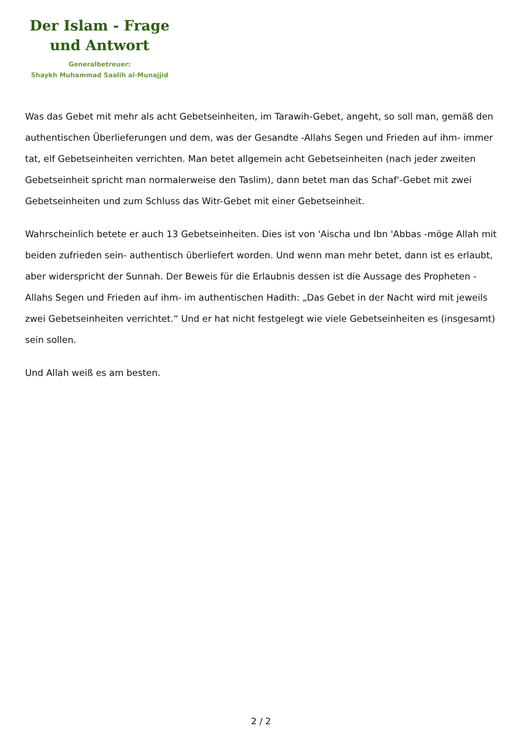Der Islam - Frage
und Antwort
Generalbetreuer:
Shaykh Muhammad Saalih al-Munajjid
Was das Gebet mit mehr als acht Gebetseinheiten, im Tarawih-Gebet, angeht, so soll man, gemäß den authentischen Überlieferungen und dem, was der Gesandte -Allahs Segen und Frieden auf ihm- immer tat, elf Gebetseinheiten verrichten. Man betet allgemein acht Gebetseinheiten (nach jeder zweiten Gebetseinheit spricht man normalerweise den Taslim), dann betet man das Schaf'-Gebet mit zwei Gebetseinheiten und zum Schluss das Witr-Gebet mit einer Gebetseinheit.
Wahrscheinlich betete er auch 13 Gebetseinheiten. Dies ist von 'Aischa und Ibn 'Abbas -möge Allah mit beiden zufrieden sein- authentisch überliefert worden. Und wenn man mehr betet, dann ist es erlaubt, aber widerspricht der Sunnah. Der Beweis für die Erlaubnis dessen ist die Aussage des Propheten -Allahs Segen und Frieden auf ihm- im authentischen Hadith: „Das Gebet in der Nacht wird mit jeweils zwei Gebetseinheiten verrichtet.“ Und er hat nicht festgelegt wie viele Gebetseinheiten es (insgesamt) sein sollen.
Und Allah weiß es am besten.
2 / 2